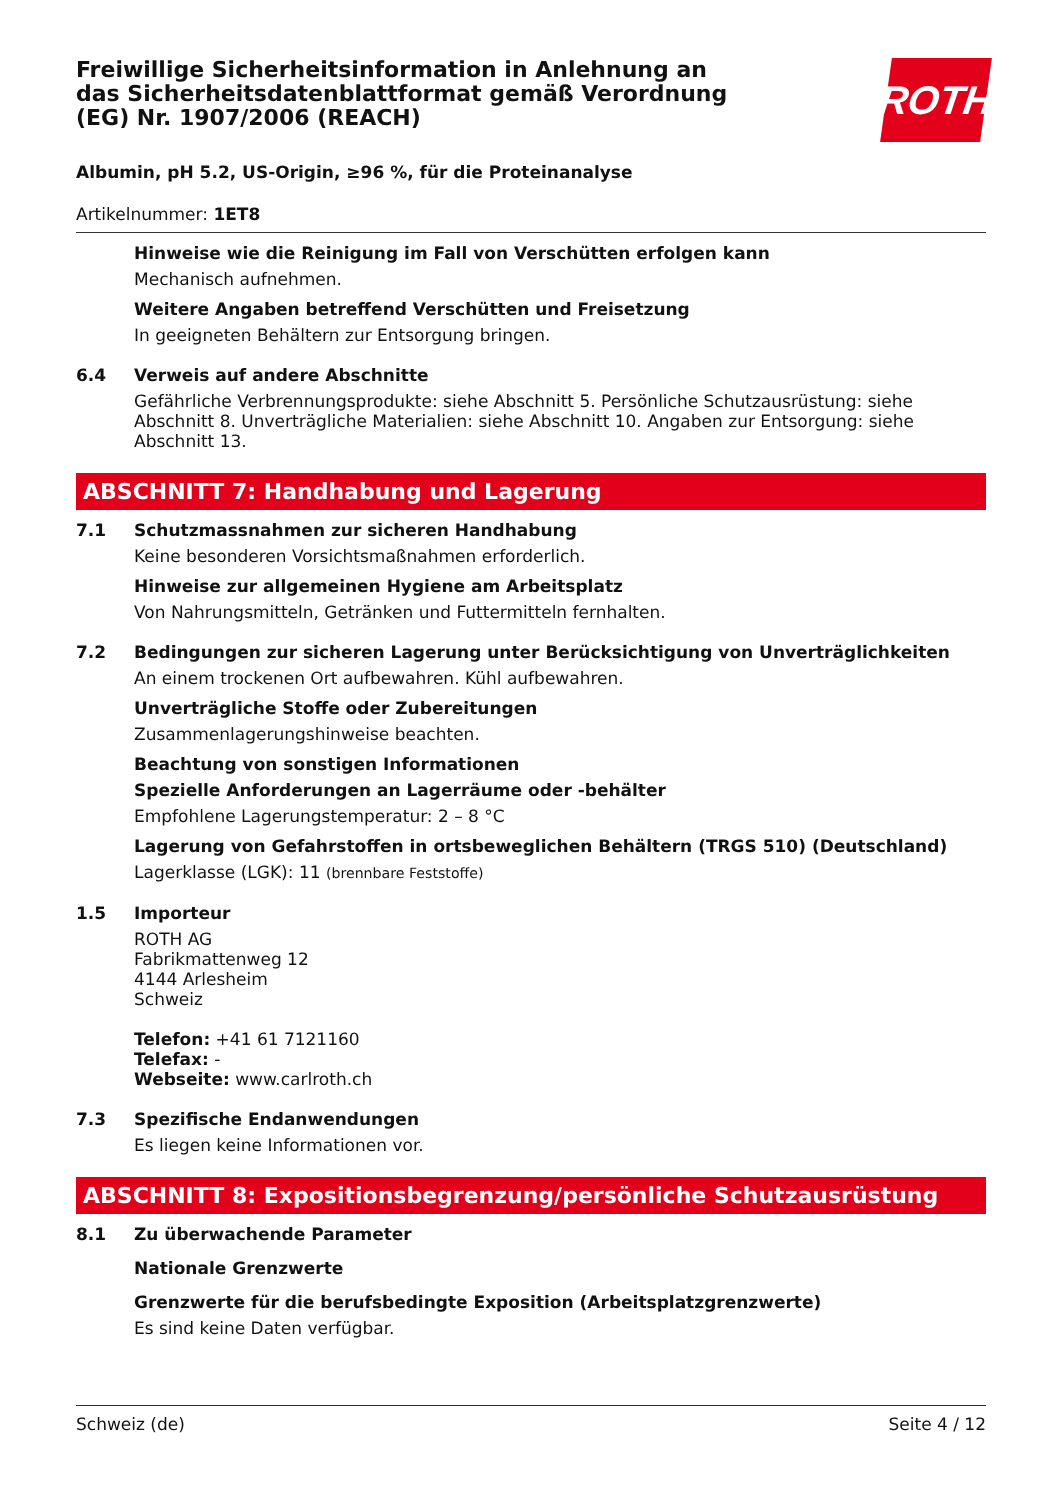Freiwillige Sicherheitsinformation in Anlehnung an das Sicherheitsdatenblattformat gemäß Verordnung (EG) Nr. 1907/2006 (REACH)
ROTH
Albumin, pH 5.2, US-Origin, ≥96 %, für die Proteinanalyse
Artikelnummer: 1ET8
Hinweise wie die Reinigung im Fall von Verschütten erfolgen kann
Mechanisch aufnehmen.
Weitere Angaben betreffend Verschütten und Freisetzung
In geeigneten Behältern zur Entsorgung bringen.
6.4 Verweis auf andere Abschnitte
Gefährliche Verbrennungsprodukte: siehe Abschnitt 5. Persönliche Schutzausrüstung: siehe Abschnitt 8. Unverträgliche Materialien: siehe Abschnitt 10. Angaben zur Entsorgung: siehe Abschnitt 13.
ABSCHNITT 7: Handhabung und Lagerung
7.1 Schutzmassnahmen zur sicheren Handhabung
Keine besonderen Vorsichtsmaßnahmen erforderlich.
Hinweise zur allgemeinen Hygiene am Arbeitsplatz
Von Nahrungsmitteln, Getränken und Futtermitteln fernhalten.
7.2 Bedingungen zur sicheren Lagerung unter Berücksichtigung von Unverträglichkeiten
An einem trockenen Ort aufbewahren. Kühl aufbewahren.
Unverträgliche Stoffe oder Zubereitungen
Zusammenlagerungshinweise beachten.
Beachtung von sonstigen Informationen
Spezielle Anforderungen an Lagerräume oder -behälter
Empfohlene Lagerungstemperatur: 2 – 8 °C
Lagerung von Gefahrstoffen in ortsbeweglichen Behältern (TRGS 510) (Deutschland)
Lagerklasse (LGK): 11 (brennbare Feststoffe)
1.5 Importeur
ROTH AG
Fabrikmattenweg 12
4144 Arlesheim
Schweiz
Telefon: +41 61 7121160
Telefax: -
Webseite: www.carlroth.ch
7.3 Spezifische Endanwendungen
Es liegen keine Informationen vor.
ABSCHNITT 8: Expositionsbegrenzung/persönliche Schutzausrüstung
8.1 Zu überwachende Parameter
Nationale Grenzwerte
Grenzwerte für die berufsbedingte Exposition (Arbeitsplatzgrenzwerte)
Es sind keine Daten verfügbar.
Schweiz (de) Seite 4 / 12